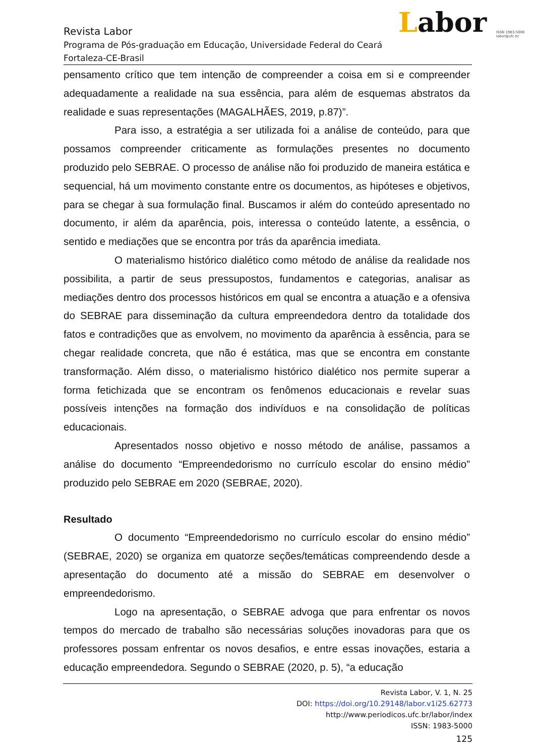Labor ISSN 1983-5000
labor@ufc.br
Revista Labor
Programa de Pós-graduação em Educação, Universidade Federal do Ceará
Fortaleza-CE-Brasil
pensamento crítico que tem intenção de compreender a coisa em si e compreender adequadamente a realidade na sua essência, para além de esquemas abstratos da realidade e suas representações (MAGALHÃES, 2019, p.87)”.
Para isso, a estratégia a ser utilizada foi a análise de conteúdo, para que possamos compreender criticamente as formulações presentes no documento produzido pelo SEBRAE. O processo de análise não foi produzido de maneira estática e sequencial, há um movimento constante entre os documentos, as hipóteses e objetivos, para se chegar à sua formulação final. Buscamos ir além do conteúdo apresentado no documento, ir além da aparência, pois, interessa o conteúdo latente, a essência, o sentido e mediações que se encontra por trás da aparência imediata.
O materialismo histórico dialético como método de análise da realidade nos possibilita, a partir de seus pressupostos, fundamentos e categorias, analisar as mediações dentro dos processos históricos em qual se encontra a atuação e a ofensiva do SEBRAE para disseminação da cultura empreendedora dentro da totalidade dos fatos e contradições que as envolvem, no movimento da aparência à essência, para se chegar realidade concreta, que não é estática, mas que se encontra em constante transformação. Além disso, o materialismo histórico dialético nos permite superar a forma fetichizada que se encontram os fenômenos educacionais e revelar suas possíveis intenções na formação dos indivíduos e na consolidação de políticas educacionais.
Apresentados nosso objetivo e nosso método de análise, passamos a análise do documento “Empreendedorismo no currículo escolar do ensino médio” produzido pelo SEBRAE em 2020 (SEBRAE, 2020).
Resultado
O documento “Empreendedorismo no currículo escolar do ensino médio” (SEBRAE, 2020) se organiza em quatorze seções/temáticas compreendendo desde a apresentação do documento até a missão do SEBRAE em desenvolver o empreendedorismo.
Logo na apresentação, o SEBRAE advoga que para enfrentar os novos tempos do mercado de trabalho são necessárias soluções inovadoras para que os professores possam enfrentar os novos desafios, e entre essas inovações, estaria a educação empreendedora. Segundo o SEBRAE (2020, p. 5), “a educação
Revista Labor, V. 1, N. 25
DOI: https://doi.org/10.29148/labor.v1i25.62773
http://www.periodicos.ufc.br/labor/index
ISSN: 1983-5000
125